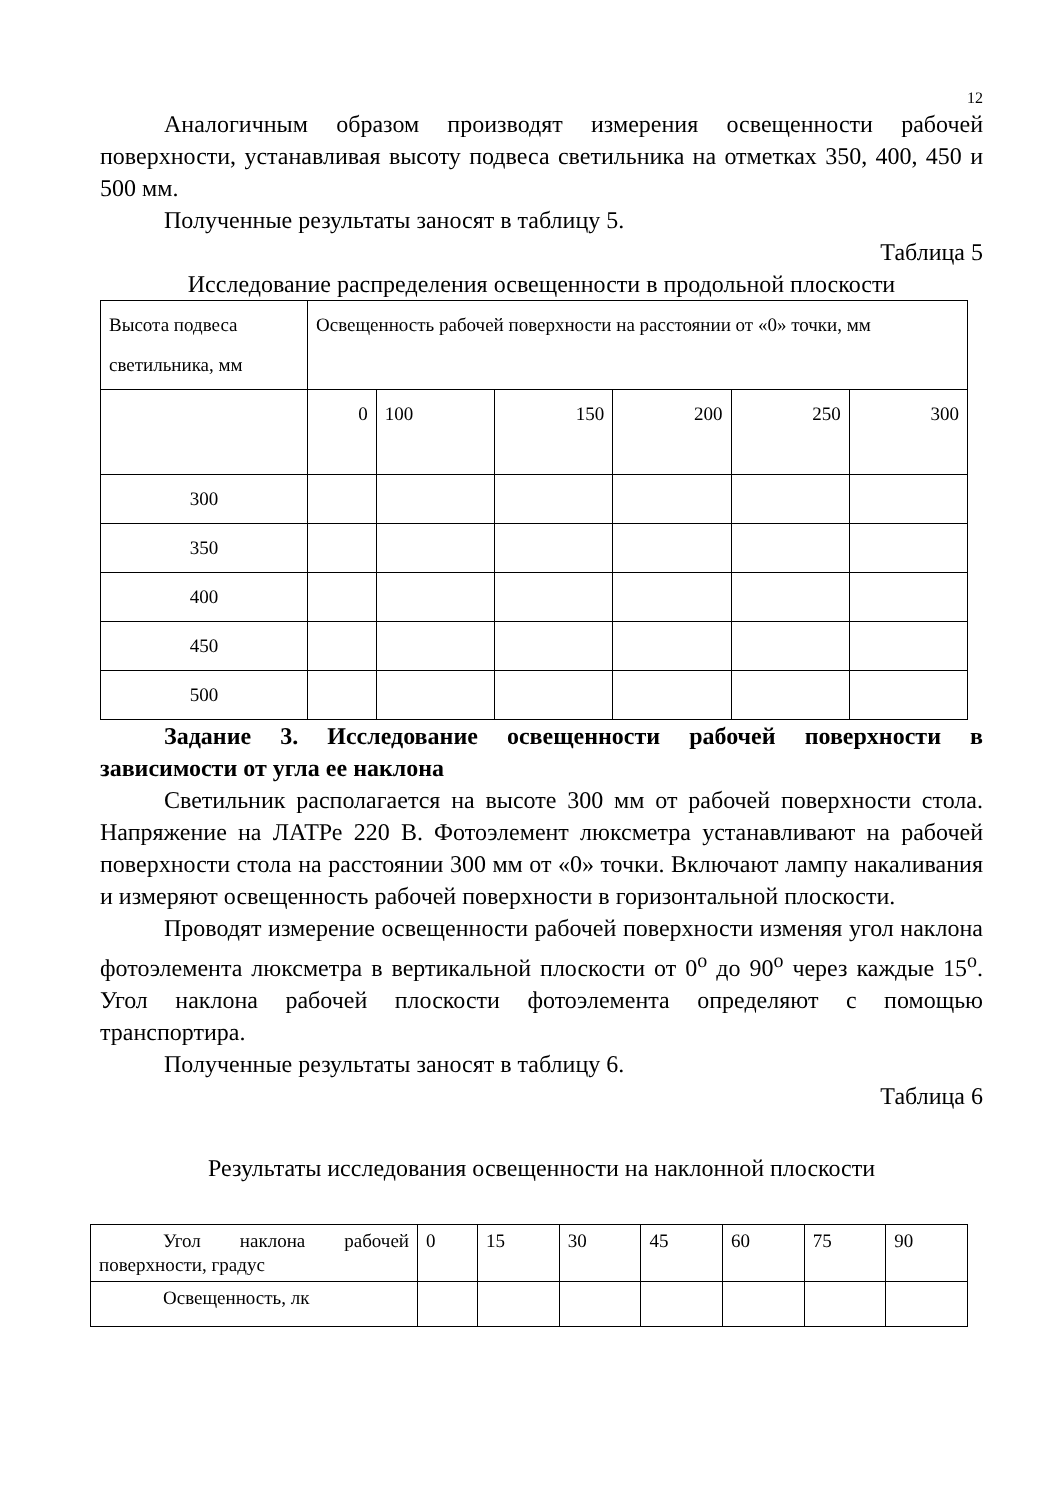12
Аналогичным образом производят измерения освещенности рабочей поверхности, устанавливая высоту подвеса светильника на отметках 350, 400, 450 и 500 мм.
Полученные результаты заносят в таблицу 5.
Таблица 5
Исследование распределения освещенности в продольной плоскости
| Высота подвеса светильника, мм | Освещенность рабочей поверхности на расстоянии от «0» точки, мм | | | | | |
| | 0 | 100 | 150 | 200 | 250 | 300 |
| 300 | | | | | | |
| 350 | | | | | | |
| 400 | | | | | | |
| 450 | | | | | | |
| 500 | | | | | | |
Задание 3. Исследование освещенности рабочей поверхности в зависимости от угла ее наклона
Светильник располагается на высоте 300 мм от рабочей поверхности стола. Напряжение на ЛАТРе 220 В. Фотоэлемент люксметра устанавливают на рабочей поверхности стола на расстоянии 300 мм от «0» точки. Включают лампу накаливания и измеряют освещенность рабочей поверхности в горизонтальной плоскости.
Проводят измерение освещенности рабочей поверхности изменяя угол наклона фотоэлемента люксметра в вертикальной плоскости от 0<sup>o</sup> до 90<sup>o</sup> через каждые 15<sup>o</sup>. Угол наклона рабочей плоскости фотоэлемента определяют с помощью транспортира.
Полученные результаты заносят в таблицу 6.
Таблица 6
Результаты исследования освещенности на наклонной плоскости
| Угол наклона рабочей поверхности, градус | 0 | 15 | 30 | 45 | 60 | 75 | 90 |
| Освещенность, лк | | | | | | | |